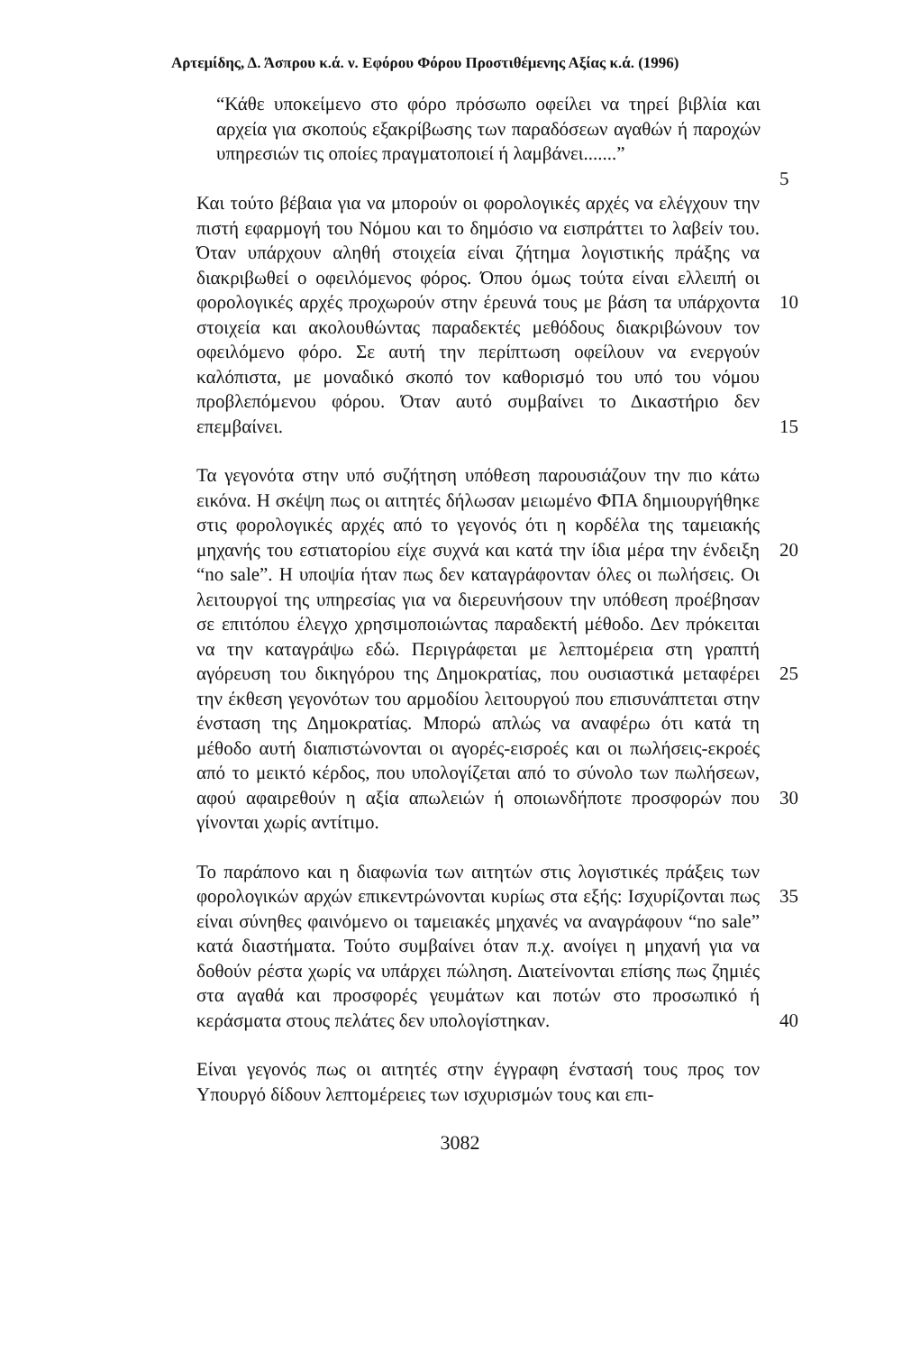Αρτεμίδης, Δ. Άσπρου κ.ά. ν. Εφόρου Φόρου Προστιθέμενης Αξίας κ.ά. (1996)
“Κάθε υποκείμενο στο φόρο πρόσωπο οφείλει να τηρεί βιβλία και αρχεία για σκοπούς εξακρίβωσης των παραδόσεων αγαθών ή παροχών υπηρεσιών τις οποίες πραγματοποιεί ή λαμβάνει.......”
5
Και τούτο βέβαια για να μπορούν οι φορολογικές αρχές να ελέγχουν την πιστή εφαρμογή του Νόμου και το δημόσιο να εισπράττει το λαβείν του. Όταν υπάρχουν αληθή στοιχεία είναι ζήτημα λογιστικής πράξης να διακριβωθεί ο οφειλόμενος φόρος. Όπου όμως τούτα είναι ελλειπή οι φορολογικές αρχές προχωρούν στην έρευνά τους με βάση τα υπάρχοντα στοιχεία και ακολουθώντας παραδεκτές μεθόδους διακριβώνουν τον οφειλόμενο φόρο. Σε αυτή την περίπτωση οφείλουν να ενεργούν καλόπιστα, με μοναδικό σκοπό τον καθορισμό του υπό του νόμου προβλεπόμενου φόρου. Όταν αυτό συμβαίνει το Δικαστήριο δεν επεμβαίνει.
10
15
Τα γεγονότα στην υπό συζήτηση υπόθεση παρουσιάζουν την πιο κάτω εικόνα. Η σκέψη πως οι αιτητές δήλωσαν μειωμένο ΦΠΑ δημιουργήθηκε στις φορολογικές αρχές από το γεγονός ότι η κορδέλα της ταμειακής μηχανής του εστιατορίου είχε συχνά και κατά την ίδια μέρα την ένδειξη “no sale”. Η υποψία ήταν πως δεν καταγράφονταν όλες οι πωλήσεις. Οι λειτουργοί της υπηρεσίας για να διερευνήσουν την υπόθεση προέβησαν σε επιτόπου έλεγχο χρησιμοποιώντας παραδεκτή μέθοδο. Δεν πρόκειται να την καταγράψω εδώ. Περιγράφεται με λεπτομέρεια στη γραπτή αγόρευση του δικηγόρου της Δημοκρατίας, που ουσιαστικά μεταφέρει την έκθεση γεγονότων του αρμοδίου λειτουργού που επισυνάπτεται στην ένσταση της Δημοκρατίας. Μπορώ απλώς να αναφέρω ότι κατά τη μέθοδο αυτή διαπιστώνονται οι αγορές-εισροές και οι πωλήσεις-εκροές από το μεικτό κέρδος, που υπολογίζεται από το σύνολο των πωλήσεων, αφού αφαιρεθούν η αξία απωλειών ή οποιωνδήποτε προσφορών που γίνονται χωρίς αντίτιμο.
20
25
30
Το παράπονο και η διαφωνία των αιτητών στις λογιστικές πράξεις των φορολογικών αρχών επικεντρώνονται κυρίως στα εξής: Ισχυρίζονται πως είναι σύνηθες φαινόμενο οι ταμειακές μηχανές να αναγράφουν “no sale” κατά διαστήματα. Τούτο συμβαίνει όταν π.χ. ανοίγει η μηχανή για να δοθούν ρέστα χωρίς να υπάρχει πώληση. Διατείνονται επίσης πως ζημιές στα αγαθά και προσφορές γευμάτων και ποτών στο προσωπικό ή κεράσματα στους πελάτες δεν υπολογίστηκαν.
35
40
Είναι γεγονός πως οι αιτητές στην έγγραφη ένστασή τους προς τον Υπουργό δίδουν λεπτομέρειες των ισχυρισμών τους και επι-
3082